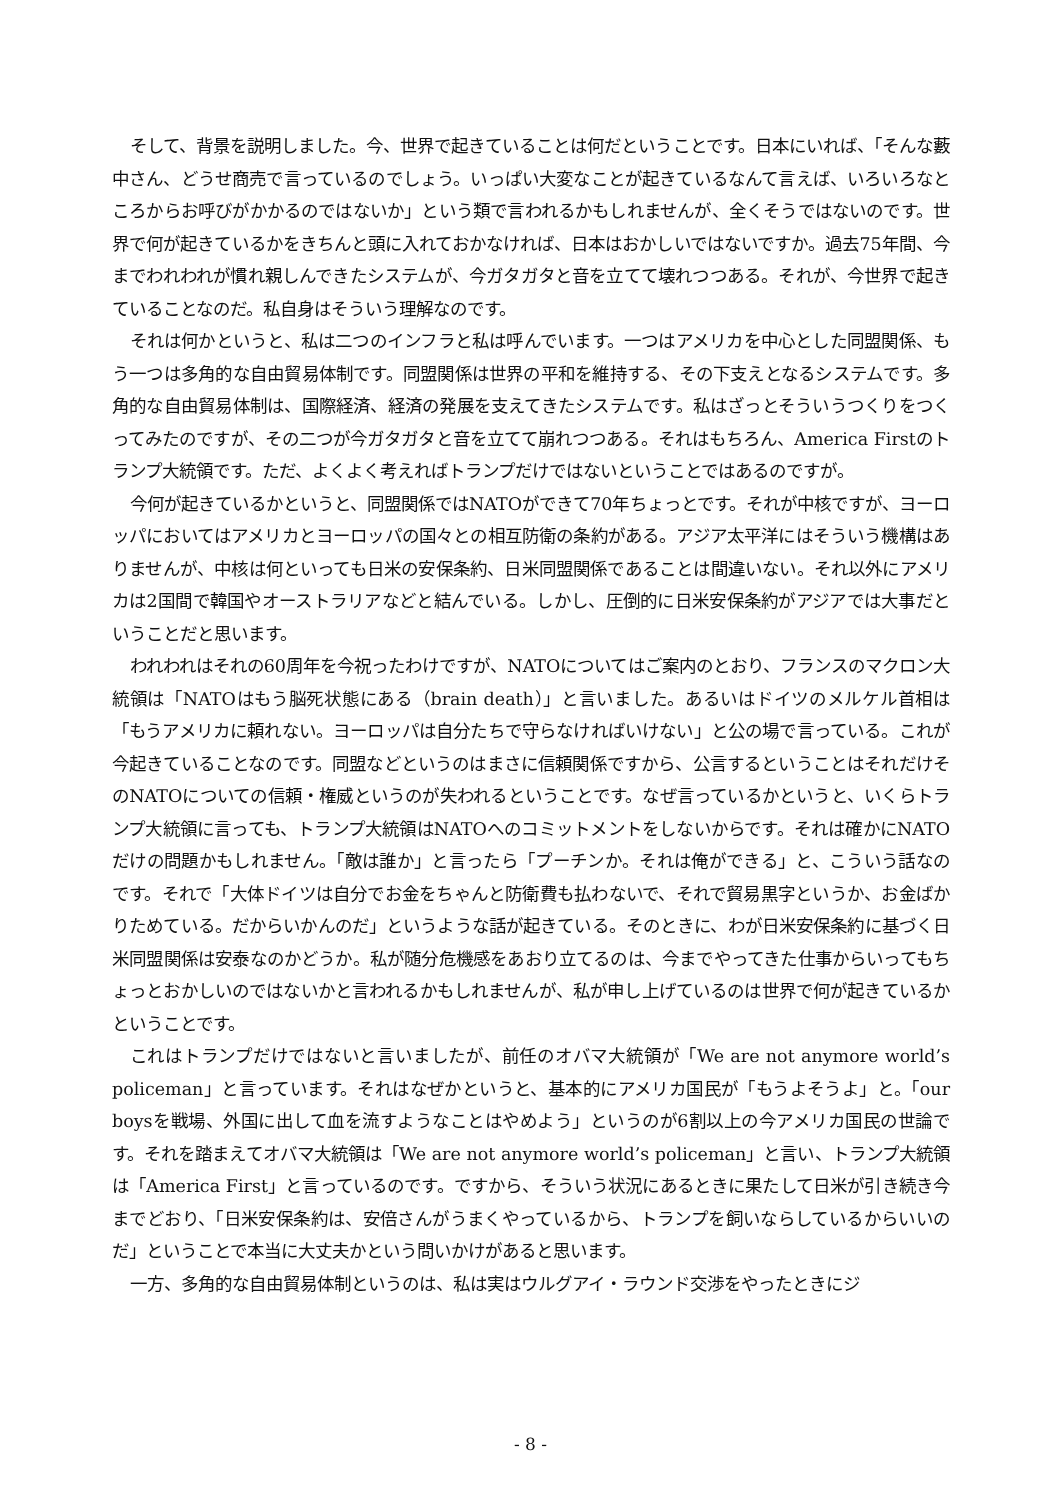そして、背景を説明しました。今、世界で起きていることは何だということです。日本にいれば、「そんな藪中さん、どうせ商売で言っているのでしょう。いっぱい大変なことが起きているなんて言えば、いろいろなところからお呼びがかかるのではないか」という類で言われるかもしれませんが、全くそうではないのです。世界で何が起きているかをきちんと頭に入れておかなければ、日本はおかしいではないですか。過去75年間、今までわれわれが慣れ親しんできたシステムが、今ガタガタと音を立てて壊れつつある。それが、今世界で起きていることなのだ。私自身はそういう理解なのです。
それは何かというと、私は二つのインフラと私は呼んでいます。一つはアメリカを中心とした同盟関係、もう一つは多角的な自由貿易体制です。同盟関係は世界の平和を維持する、その下支えとなるシステムです。多角的な自由貿易体制は、国際経済、経済の発展を支えてきたシステムです。私はざっとそういうつくりをつくってみたのですが、その二つが今ガタガタと音を立てて崩れつつある。それはもちろん、America Firstのトランプ大統領です。ただ、よくよく考えればトランプだけではないということではあるのですが。
今何が起きているかというと、同盟関係ではNATOができて70年ちょっとです。それが中核ですが、ヨーロッパにおいてはアメリカとヨーロッパの国々との相互防衛の条約がある。アジア太平洋にはそういう機構はありませんが、中核は何といっても日米の安保条約、日米同盟関係であることは間違いない。それ以外にアメリカは2国間で韓国やオーストラリアなどと結んでいる。しかし、圧倒的に日米安保条約がアジアでは大事だということだと思います。
われわれはそれの60周年を今祝ったわけですが、NATOについてはご案内のとおり、フランスのマクロン大統領は「NATOはもう脳死状態にある（brain death）」と言いました。あるいはドイツのメルケル首相は「もうアメリカに頼れない。ヨーロッパは自分たちで守らなければいけない」と公の場で言っている。これが今起きていることなのです。同盟などというのはまさに信頼関係ですから、公言するということはそれだけそのNATOについての信頼・権威というのが失われるということです。なぜ言っているかというと、いくらトランプ大統領に言っても、トランプ大統領はNATOへのコミットメントをしないからです。それは確かにNATOだけの問題かもしれません。「敵は誰か」と言ったら「プーチンか。それは俺ができる」と、こういう話なのです。それで「大体ドイツは自分でお金をちゃんと防衛費も払わないで、それで貿易黒字というか、お金ばかりためている。だからいかんのだ」というような話が起きている。そのときに、わが日米安保条約に基づく日米同盟関係は安泰なのかどうか。私が随分危機感をあおり立てるのは、今までやってきた仕事からいってもちょっとおかしいのではないかと言われるかもしれませんが、私が申し上げているのは世界で何が起きているかということです。
これはトランプだけではないと言いましたが、前任のオバマ大統領が「We are not anymore world’s policeman」と言っています。それはなぜかというと、基本的にアメリカ国民が「もうよそうよ」と。「our boysを戦場、外国に出して血を流すようなことはやめよう」というのが6割以上の今アメリカ国民の世論です。それを踏まえてオバマ大統領は「We are not anymore world’s policeman」と言い、トランプ大統領は「America First」と言っているのです。ですから、そういう状況にあるときに果たして日米が引き続き今までどおり、「日米安保条約は、安倍さんがうまくやっているから、トランプを飼いならしているからいいのだ」ということで本当に大丈夫かという問いかけがあると思います。
一方、多角的な自由貿易体制というのは、私は実はウルグアイ・ラウンド交渉をやったときにジ
- 8 -